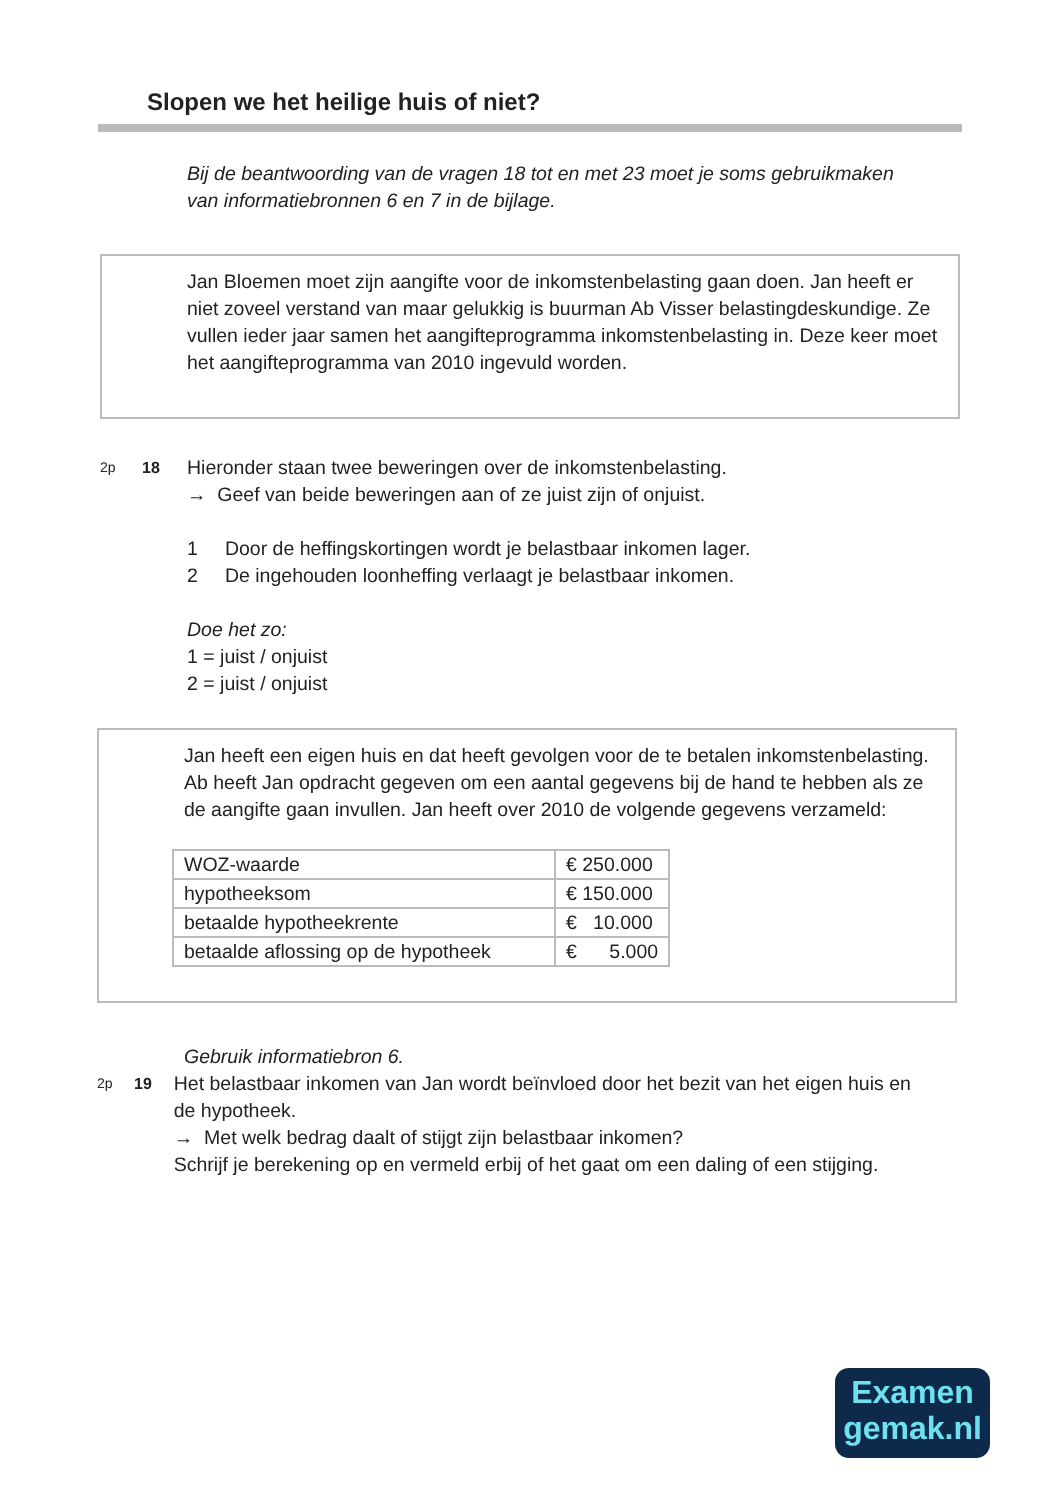Slopen we het heilige huis of niet?
Bij de beantwoording van de vragen 18 tot en met 23 moet je soms gebruikmaken van informatiebronnen 6 en 7 in de bijlage.
Jan Bloemen moet zijn aangifte voor de inkomstenbelasting gaan doen. Jan heeft er niet zoveel verstand van maar gelukkig is buurman Ab Visser belastingdeskundige. Ze vullen ieder jaar samen het aangifteprogramma inkomstenbelasting in. Deze keer moet het aangifteprogramma van 2010 ingevuld worden.
2p 18
Hieronder staan twee beweringen over de inkomstenbelasting.
→ Geef van beide beweringen aan of ze juist zijn of onjuist.
1 Door de heffingskortingen wordt je belastbaar inkomen lager.
2 De ingehouden loonheffing verlaagt je belastbaar inkomen.
Doe het zo:
1 = juist / onjuist
2 = juist / onjuist
Jan heeft een eigen huis en dat heeft gevolgen voor de te betalen inkomstenbelasting. Ab heeft Jan opdracht gegeven om een aantal gegevens bij de hand te hebben als ze de aangifte gaan invullen. Jan heeft over 2010 de volgende gegevens verzameld:
| WOZ-waarde | € 250.000 |
| hypotheeksom | € 150.000 |
| betaalde hypotheekrente | € 10.000 |
| betaalde aflossing op de hypotheek | € 5.000 |
Gebruik informatiebron 6.
2p 19
Het belastbaar inkomen van Jan wordt beïnvloed door het bezit van het eigen huis en de hypotheek.
→ Met welk bedrag daalt of stijgt zijn belastbaar inkomen?
Schrijf je berekening op en vermeld erbij of het gaat om een daling of een stijging.
Examen
gemak.nl